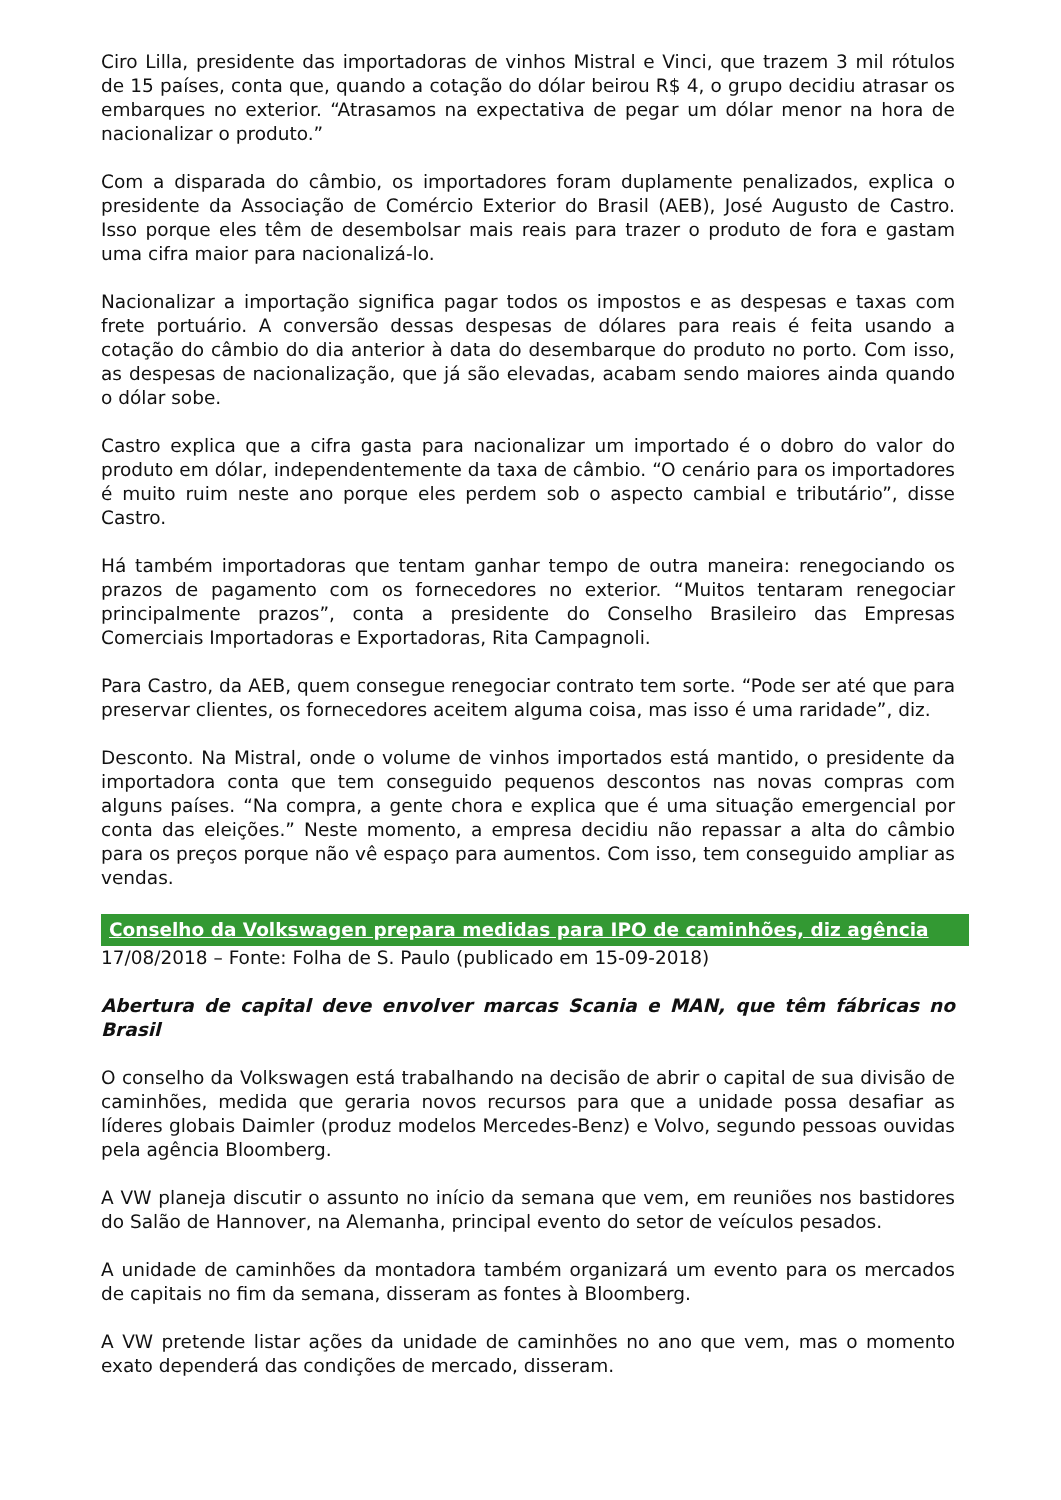Ciro Lilla, presidente das importadoras de vinhos Mistral e Vinci, que trazem 3 mil rótulos de 15 países, conta que, quando a cotação do dólar beirou R$ 4, o grupo decidiu atrasar os embarques no exterior. “Atrasamos na expectativa de pegar um dólar menor na hora de nacionalizar o produto.”
Com a disparada do câmbio, os importadores foram duplamente penalizados, explica o presidente da Associação de Comércio Exterior do Brasil (AEB), José Augusto de Castro. Isso porque eles têm de desembolsar mais reais para trazer o produto de fora e gastam uma cifra maior para nacionalizá-lo.
Nacionalizar a importação significa pagar todos os impostos e as despesas e taxas com frete portuário. A conversão dessas despesas de dólares para reais é feita usando a cotação do câmbio do dia anterior à data do desembarque do produto no porto. Com isso, as despesas de nacionalização, que já são elevadas, acabam sendo maiores ainda quando o dólar sobe.
Castro explica que a cifra gasta para nacionalizar um importado é o dobro do valor do produto em dólar, independentemente da taxa de câmbio. “O cenário para os importadores é muito ruim neste ano porque eles perdem sob o aspecto cambial e tributário”, disse Castro.
Há também importadoras que tentam ganhar tempo de outra maneira: renegociando os prazos de pagamento com os fornecedores no exterior. “Muitos tentaram renegociar principalmente prazos”, conta a presidente do Conselho Brasileiro das Empresas Comerciais Importadoras e Exportadoras, Rita Campagnoli.
Para Castro, da AEB, quem consegue renegociar contrato tem sorte. “Pode ser até que para preservar clientes, os fornecedores aceitem alguma coisa, mas isso é uma raridade”, diz.
Desconto. Na Mistral, onde o volume de vinhos importados está mantido, o presidente da importadora conta que tem conseguido pequenos descontos nas novas compras com alguns países. “Na compra, a gente chora e explica que é uma situação emergencial por conta das eleições.” Neste momento, a empresa decidiu não repassar a alta do câmbio para os preços porque não vê espaço para aumentos. Com isso, tem conseguido ampliar as vendas.
Conselho da Volkswagen prepara medidas para IPO de caminhões, diz agência
17/08/2018 – Fonte: Folha de S. Paulo (publicado em 15-09-2018)
Abertura de capital deve envolver marcas Scania e MAN, que têm fábricas no Brasil
O conselho da Volkswagen está trabalhando na decisão de abrir o capital de sua divisão de caminhões, medida que geraria novos recursos para que a unidade possa desafiar as líderes globais Daimler (produz modelos Mercedes-Benz) e Volvo, segundo pessoas ouvidas pela agência Bloomberg.
A VW planeja discutir o assunto no início da semana que vem, em reuniões nos bastidores do Salão de Hannover, na Alemanha, principal evento do setor de veículos pesados.
A unidade de caminhões da montadora também organizará um evento para os mercados de capitais no fim da semana, disseram as fontes à Bloomberg.
A VW pretende listar ações da unidade de caminhões no ano que vem, mas o momento exato dependerá das condições de mercado, disseram.